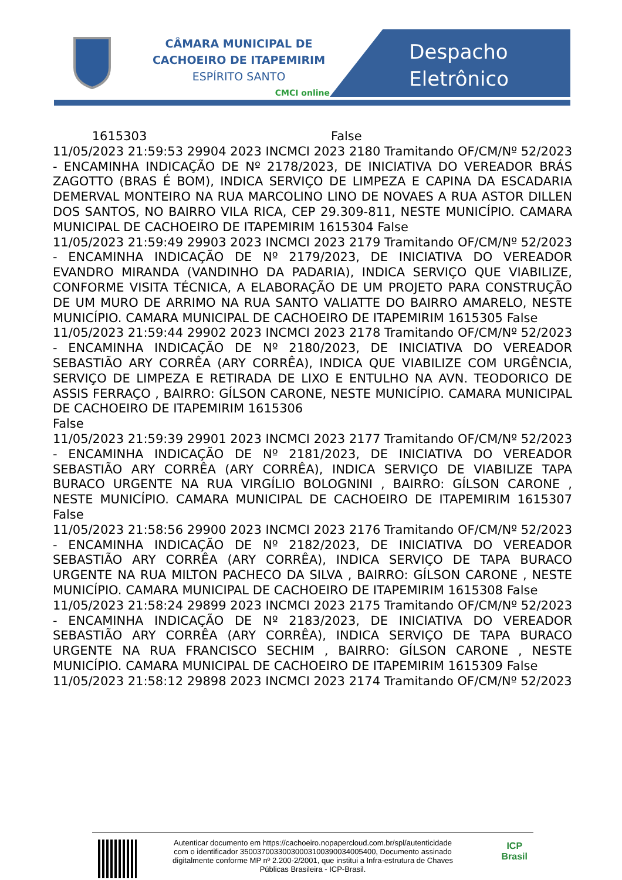CÂMARA MUNICIPAL DE
CACHOEIRO DE ITAPEMIRIM
ESPÍRITO SANTO
CMCI online
Despacho
Eletrônico
1615303 False
11/05/2023 21:59:53 29904 2023 INCMCI 2023 2180 Tramitando OF/CM/Nº 52/2023 - ENCAMINHA INDICAÇÃO DE Nº 2178/2023, DE INICIATIVA DO VEREADOR BRÁS ZAGOTTO (BRAS É BOM), INDICA SERVIÇO DE LIMPEZA E CAPINA DA ESCADARIA DEMERVAL MONTEIRO NA RUA MARCOLINO LINO DE NOVAES A RUA ASTOR DILLEN DOS SANTOS, NO BAIRRO VILA RICA, CEP 29.309-811, NESTE MUNICÍPIO. CAMARA MUNICIPAL DE CACHOEIRO DE ITAPEMIRIM 1615304 False
11/05/2023 21:59:49 29903 2023 INCMCI 2023 2179 Tramitando OF/CM/Nº 52/2023 - ENCAMINHA INDICAÇÃO DE Nº 2179/2023, DE INICIATIVA DO VEREADOR EVANDRO MIRANDA (VANDINHO DA PADARIA), INDICA SERVIÇO QUE VIABILIZE, CONFORME VISITA TÉCNICA, A ELABORAÇÃO DE UM PROJETO PARA CONSTRUÇÃO DE UM MURO DE ARRIMO NA RUA SANTO VALIATTE DO BAIRRO AMARELO, NESTE MUNICÍPIO. CAMARA MUNICIPAL DE CACHOEIRO DE ITAPEMIRIM 1615305 False
11/05/2023 21:59:44 29902 2023 INCMCI 2023 2178 Tramitando OF/CM/Nº 52/2023 - ENCAMINHA INDICAÇÃO DE Nº 2180/2023, DE INICIATIVA DO VEREADOR SEBASTIÃO ARY CORRÊA (ARY CORRÊA), INDICA QUE VIABILIZE COM URGÊNCIA, SERVIÇO DE LIMPEZA E RETIRADA DE LIXO E ENTULHO NA AVN. TEODORICO DE ASSIS FERRAÇO , BAIRRO: GÍLSON CARONE, NESTE MUNICÍPIO. CAMARA MUNICIPAL DE CACHOEIRO DE ITAPEMIRIM 1615306
False
11/05/2023 21:59:39 29901 2023 INCMCI 2023 2177 Tramitando OF/CM/Nº 52/2023 - ENCAMINHA INDICAÇÃO DE Nº 2181/2023, DE INICIATIVA DO VEREADOR SEBASTIÃO ARY CORRÊA (ARY CORRÊA), INDICA SERVIÇO DE VIABILIZE TAPA BURACO URGENTE NA RUA VIRGÍLIO BOLOGNINI , BAIRRO: GÍLSON CARONE , NESTE MUNICÍPIO. CAMARA MUNICIPAL DE CACHOEIRO DE ITAPEMIRIM 1615307 False
11/05/2023 21:58:56 29900 2023 INCMCI 2023 2176 Tramitando OF/CM/Nº 52/2023 - ENCAMINHA INDICAÇÃO DE Nº 2182/2023, DE INICIATIVA DO VEREADOR SEBASTIÃO ARY CORRÊA (ARY CORRÊA), INDICA SERVIÇO DE TAPA BURACO URGENTE NA RUA MILTON PACHECO DA SILVA , BAIRRO: GÍLSON CARONE , NESTE MUNICÍPIO. CAMARA MUNICIPAL DE CACHOEIRO DE ITAPEMIRIM 1615308 False
11/05/2023 21:58:24 29899 2023 INCMCI 2023 2175 Tramitando OF/CM/Nº 52/2023 - ENCAMINHA INDICAÇÃO DE Nº 2183/2023, DE INICIATIVA DO VEREADOR SEBASTIÃO ARY CORRÊA (ARY CORRÊA), INDICA SERVIÇO DE TAPA BURACO URGENTE NA RUA FRANCISCO SECHIM , BAIRRO: GÍLSON CARONE , NESTE MUNICÍPIO. CAMARA MUNICIPAL DE CACHOEIRO DE ITAPEMIRIM 1615309 False
11/05/2023 21:58:12 29898 2023 INCMCI 2023 2174 Tramitando OF/CM/Nº 52/2023
Autenticar documento em https://cachoeiro.nopapercloud.com.br/spl/autenticidade
com o identificador 35003700330030003100390034005400, Documento assinado
digitalmente conforme MP nº 2.200-2/2001, que institui a Infra-estrutura de Chaves
Públicas Brasileira - ICP-Brasil.
ICP
Brasil